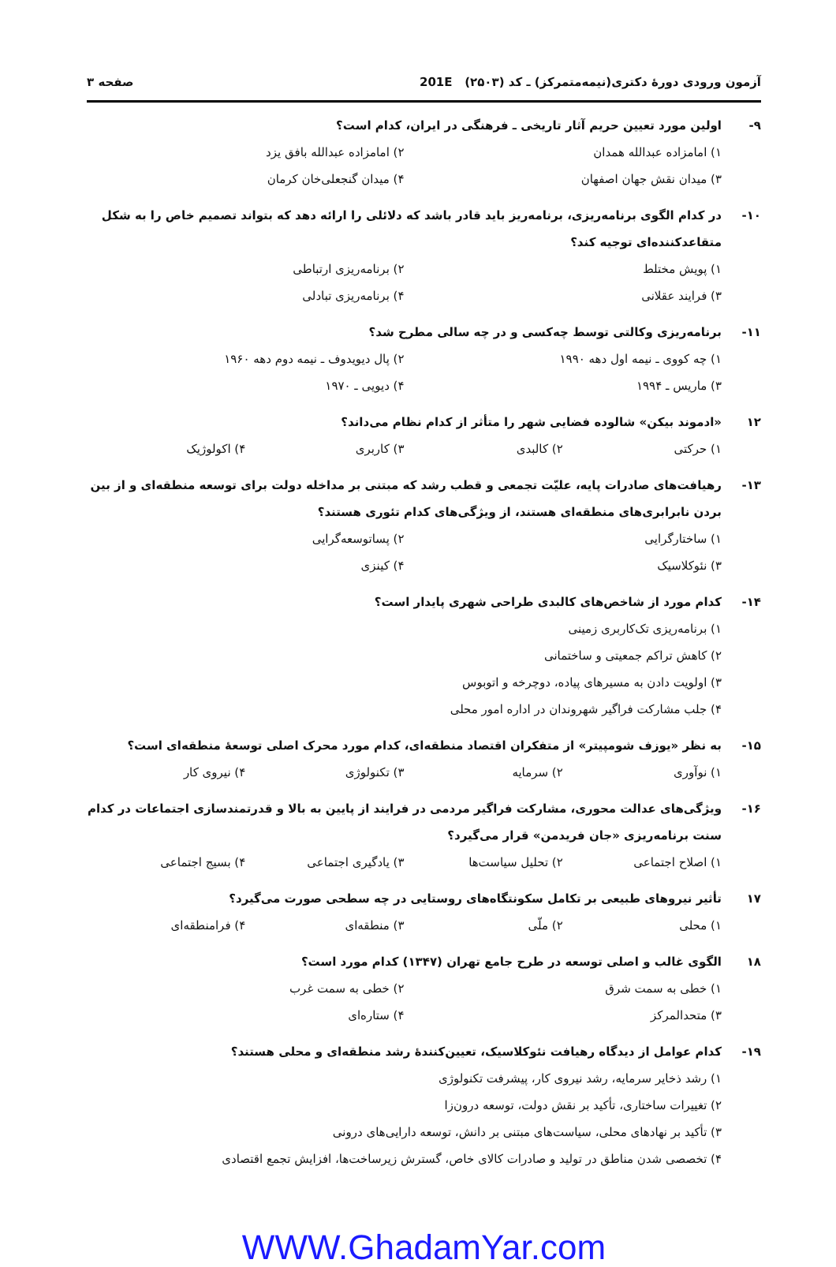آزمون ورودی دورهٔ دکتری(نیمه‌متمرکز) ـ کد (۲۵۰۳) 201E صفحه ۳
۹- اولین مورد تعیین حریم آثار تاریخی ـ فرهنگی در ایران، کدام است؟
۱) امامزاده عبدالله همدان ۲) امامزاده عبدالله بافق یزد
۳) میدان نقش جهان اصفهان ۴) میدان گنجعلی‌خان کرمان
۱۰- در کدام الگوی برنامه‌ریزی، برنامه‌ریز باید قادر باشد که دلائلی را ارائه دهد که بتواند تصمیم خاص را به شکل متقاعدکننده‌ای توجیه کند؟
۱) پویش مختلط ۲) برنامه‌ریزی ارتباطی
۳) فرایند عقلانی ۴) برنامه‌ریزی تبادلی
۱۱- برنامه‌ریزی وکالتی توسط چه‌کسی و در چه سالی مطرح شد؟
۱) چه کووی ـ نیمه اول دهه ۱۹۹۰ ۲) پال دیویدوف ـ نیمه دوم دهه ۱۹۶۰
۳) ماریس ـ ۱۹۹۴ ۴) دیویی ـ ۱۹۷۰
۱۲ «ادموند بیکن» شالوده فضایی شهر را متأثر از کدام نظام می‌داند؟
۱) حرکتی ۲) کالبدی ۳) کاربری ۴) اکولوژیک
۱۳- رهیافت‌های صادرات پایه، علیّت تجمعی و قطب رشد که مبتنی بر مداخله دولت برای توسعه منطقه‌ای و از بین بردن نابرابری‌های منطقه‌ای هستند، از ویژگی‌های کدام تئوری هستند؟
۱) ساختارگرایی ۲) پساتوسعه‌گرایی
۳) نئوکلاسیک ۴) کینزی
۱۴- کدام مورد از شاخص‌های کالبدی طراحی شهری پایدار است؟
۱) برنامه‌ریزی تک‌کاربری زمینی
۲) کاهش تراکم جمعیتی و ساختمانی
۳) اولویت دادن به مسیرهای پیاده، دوچرخه و اتوبوس
۴) جلب مشارکت فراگیر شهروندان در اداره امور محلی
۱۵- به نظر «یوزف شومپیتر» از متفکران اقتصاد منطقه‌ای، کدام مورد محرک اصلی توسعهٔ منطقه‌ای است؟
۱) نوآوری ۲) سرمایه ۳) تکنولوژی ۴) نیروی کار
۱۶- ویژگی‌های عدالت محوری، مشارکت فراگیر مردمی در فرایند از پایین به بالا و قدرتمندسازی اجتماعات در کدام سنت برنامه‌ریزی «جان فریدمن» قرار می‌گیرد؟
۱) اصلاح اجتماعی ۲) تحلیل سیاست‌ها ۳) یادگیری اجتماعی ۴) بسیج اجتماعی
۱۷ تأثیر نیروهای طبیعی بر تکامل سکونتگاه‌های روستایی در چه سطحی صورت می‌گیرد؟
۱) محلی ۲) ملّی ۳) منطقه‌ای ۴) فرامنطقه‌ای
۱۸ الگوی غالب و اصلی توسعه در طرح جامع تهران (۱۳۴۷) کدام مورد است؟
۱) خطی به سمت شرق ۲) خطی به سمت غرب
۳) متحدالمرکز ۴) ستاره‌ای
۱۹- کدام عوامل از دیدگاه رهیافت نئوکلاسیک، تعیین‌کنندهٔ رشد منطقه‌ای و محلی هستند؟
۱) رشد ذخایر سرمایه، رشد نیروی کار، پیشرفت تکنولوژی
۲) تغییرات ساختاری، تأکید بر نقش دولت، توسعه درون‌زا
۳) تأکید بر نهادهای محلی، سیاست‌های مبتنی بر دانش، توسعه دارایی‌های درونی
۴) تخصصی شدن مناطق در تولید و صادرات کالای خاص، گسترش زیرساخت‌ها، افزایش تجمع اقتصادی
WWW.GhadamYar.com